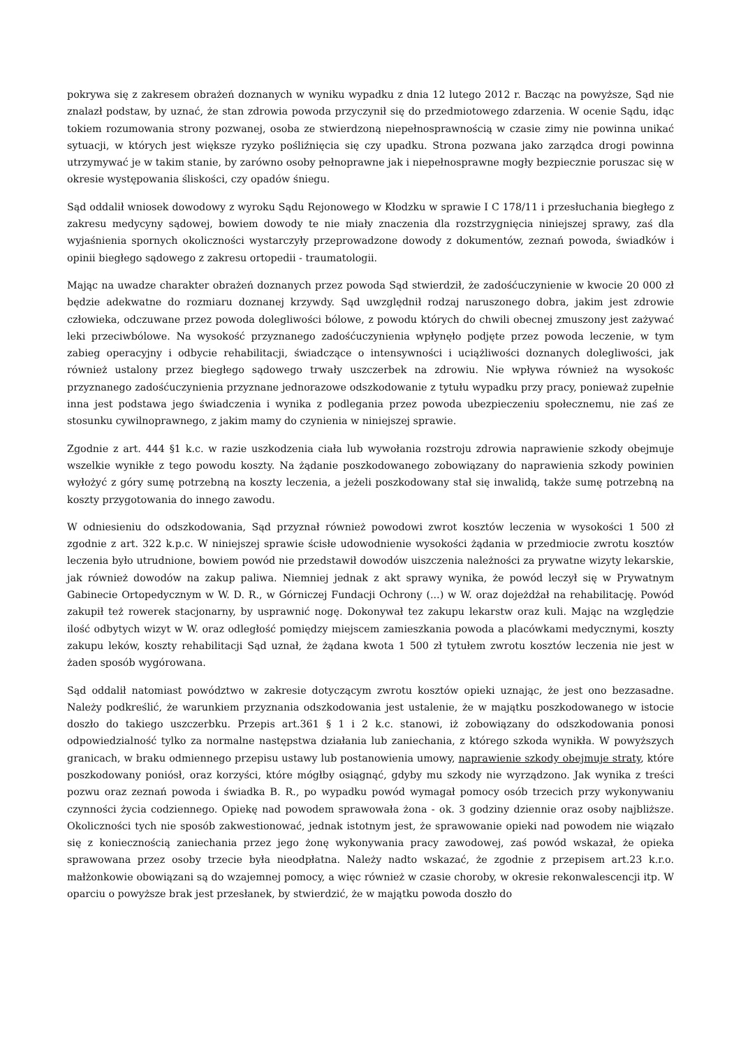pokrywa się z zakresem obrażeń doznanych w wyniku wypadku z dnia 12 lutego 2012 r. Bacząc na powyższe, Sąd nie znalazł podstaw, by uznać, że stan zdrowia powoda przyczynił się do przedmiotowego zdarzenia. W ocenie Sądu, idąc tokiem rozumowania strony pozwanej, osoba ze stwierdzoną niepełnosprawnością w czasie zimy nie powinna unikać sytuacji, w których jest większe ryzyko pośliźnięcia się czy upadku. Strona pozwana jako zarządca drogi powinna utrzymywać je w takim stanie, by zarówno osoby pełnoprawne jak i niepełnosprawne mogły bezpiecznie poruszac się w okresie występowania śliskości, czy opadów śniegu.
Sąd oddalił wniosek dowodowy z wyroku Sądu Rejonowego w Kłodzku w sprawie I C 178/11 i przesłuchania biegłego z zakresu medycyny sądowej, bowiem dowody te nie miały znaczenia dla rozstrzygnięcia niniejszej sprawy, zaś dla wyjaśnienia spornych okoliczności wystarczyły przeprowadzone dowody z dokumentów, zeznań powoda, świadków i opinii biegłego sądowego z zakresu ortopedii - traumatologii.
Mając na uwadze charakter obrażeń doznanych przez powoda Sąd stwierdził, że zadośćuczynienie w kwocie 20 000 zł będzie adekwatne do rozmiaru doznanej krzywdy. Sąd uwzględnił rodzaj naruszonego dobra, jakim jest zdrowie człowieka, odczuwane przez powoda dolegliwości bólowe, z powodu których do chwili obecnej zmuszony jest zażywać leki przeciwbólowe. Na wysokość przyznanego zadośćuczynienia wpłynęło podjęte przez powoda leczenie, w tym zabieg operacyjny i odbycie rehabilitacji, świadczące o intensywności i uciążliwości doznanych dolegliwości, jak również ustalony przez biegłego sądowego trwały uszczerbek na zdrowiu. Nie wpływa również na wysokośc przyznanego zadośćuczynienia przyznane jednorazowe odszkodowanie z tytułu wypadku przy pracy, ponieważ zupełnie inna jest podstawa jego świadczenia i wynika z podlegania przez powoda ubezpieczeniu społecznemu, nie zaś ze stosunku cywilnoprawnego, z jakim mamy do czynienia w niniejszej sprawie.
Zgodnie z art. 444 §1 k.c. w razie uszkodzenia ciała lub wywołania rozstroju zdrowia naprawienie szkody obejmuje wszelkie wynikłe z tego powodu koszty. Na żądanie poszkodowanego zobowiązany do naprawienia szkody powinien wyłożyć z góry sumę potrzebną na koszty leczenia, a jeżeli poszkodowany stał się inwalidą, także sumę potrzebną na koszty przygotowania do innego zawodu.
W odniesieniu do odszkodowania, Sąd przyznał również powodowi zwrot kosztów leczenia w wysokości 1 500 zł zgodnie z art. 322 k.p.c. W niniejszej sprawie ścisłe udowodnienie wysokości żądania w przedmiocie zwrotu kosztów leczenia było utrudnione, bowiem powód nie przedstawił dowodów uiszczenia należności za prywatne wizyty lekarskie, jak również dowodów na zakup paliwa. Niemniej jednak z akt sprawy wynika, że powód leczył się w Prywatnym Gabinecie Ortopedycznym w W. D. R., w Górniczej Fundacji Ochrony (...) w W. oraz dojeżdżał na rehabilitację. Powód zakupił też rowerek stacjonarny, by usprawnić nogę. Dokonywał tez zakupu lekarstw oraz kuli. Mając na względzie ilość odbytych wizyt w W. oraz odległość pomiędzy miejscem zamieszkania powoda a placówkami medycznymi, koszty zakupu leków, koszty rehabilitacji Sąd uznał, że żądana kwota 1 500 zł tytułem zwrotu kosztów leczenia nie jest w żaden sposób wygórowana.
Sąd oddalił natomiast powództwo w zakresie dotyczącym zwrotu kosztów opieki uznając, że jest ono bezzasadne. Należy podkreślić, że warunkiem przyznania odszkodowania jest ustalenie, że w majątku poszkodowanego w istocie doszło do takiego uszczerbku. Przepis art.361 § 1 i 2 k.c. stanowi, iż zobowiązany do odszkodowania ponosi odpowiedzialność tylko za normalne następstwa działania lub zaniechania, z którego szkoda wynikła. W powyższych granicach, w braku odmiennego przepisu ustawy lub postanowienia umowy, naprawienie szkody obejmuje straty, które poszkodowany poniósł, oraz korzyści, które mógłby osiągnąć, gdyby mu szkody nie wyrządzono. Jak wynika z treści pozwu oraz zeznań powoda i świadka B. R., po wypadku powód wymagał pomocy osób trzecich przy wykonywaniu czynności życia codziennego. Opiekę nad powodem sprawowała żona - ok. 3 godziny dziennie oraz osoby najbliższe. Okoliczności tych nie sposób zakwestionować, jednak istotnym jest, że sprawowanie opieki nad powodem nie wiązało się z koniecznością zaniechania przez jego żonę wykonywania pracy zawodowej, zaś powód wskazał, że opieka sprawowana przez osoby trzecie była nieodpłatna. Należy nadto wskazać, że zgodnie z przepisem art.23 k.r.o. małżonkowie obowiązani są do wzajemnej pomocy, a więc również w czasie choroby, w okresie rekonwalescencji itp. W oparciu o powyższe brak jest przesłanek, by stwierdzić, że w majątku powoda doszło do